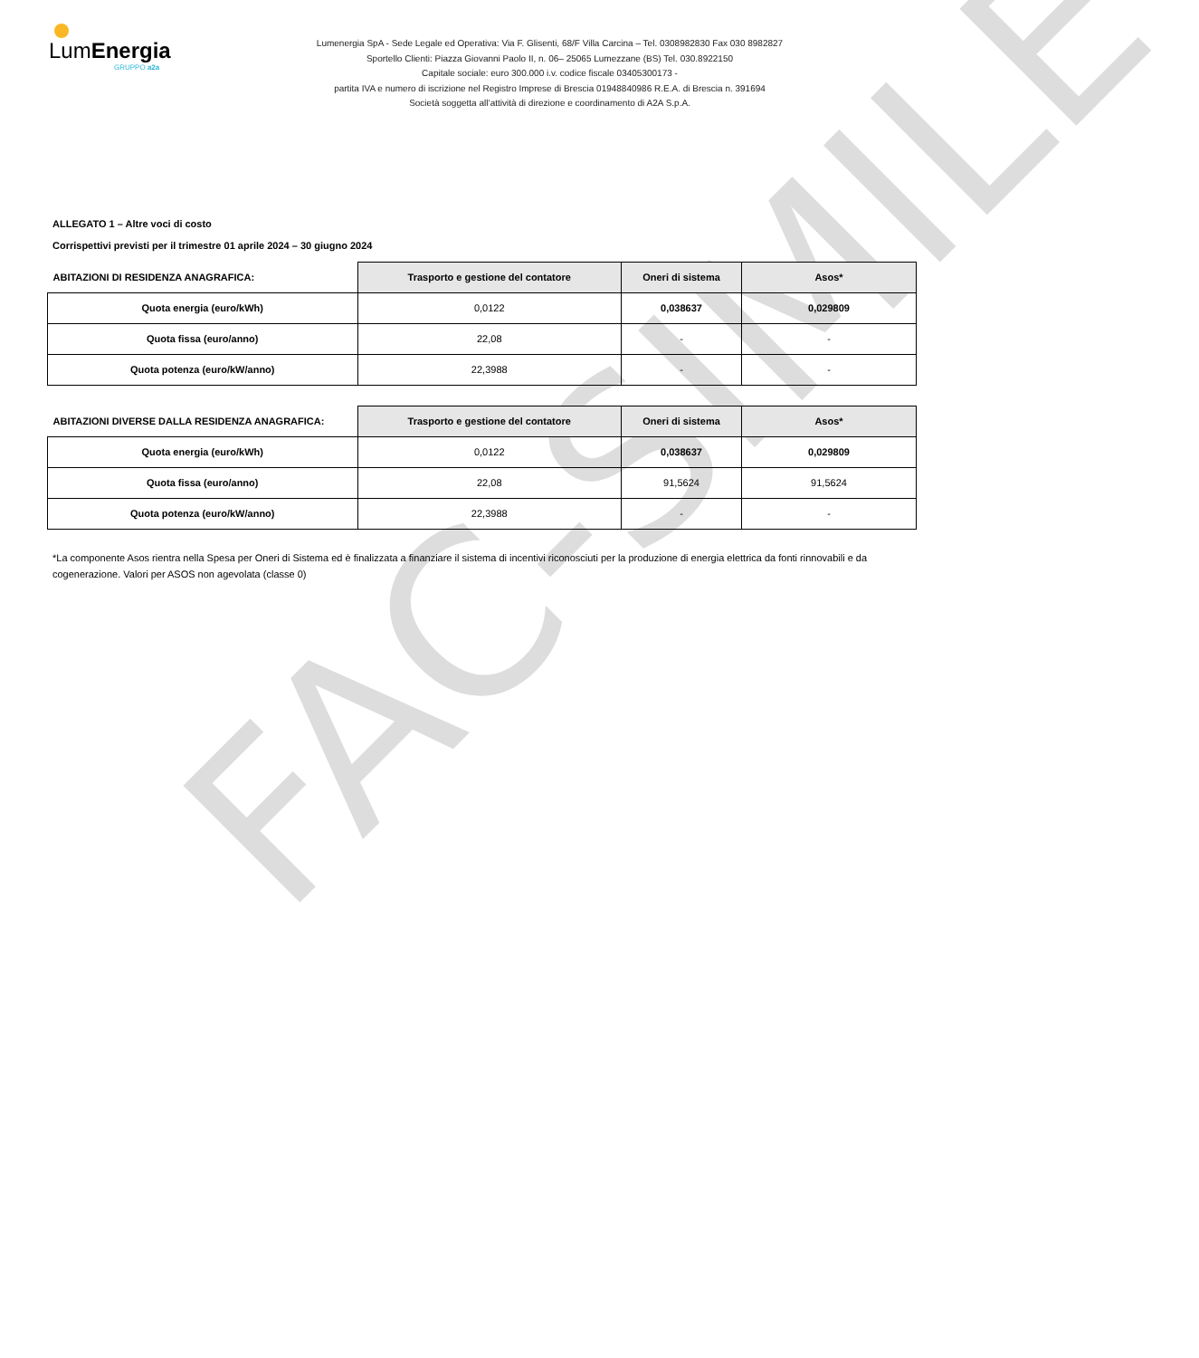FAC-SIMILE
LumEnergia
GRUPPO a2a
Lumenergia SpA - Sede Legale ed Operativa: Via F. Glisenti, 68/F Villa Carcina – Tel. 0308982830 Fax 030 8982827
Sportello Clienti: Piazza Giovanni Paolo II, n. 06– 25065 Lumezzane (BS) Tel. 030.8922150
Capitale sociale: euro 300.000 i.v. codice fiscale 03405300173 -
partita IVA e numero di iscrizione nel Registro Imprese di Brescia 01948840986 R.E.A. di Brescia n. 391694
Società soggetta all’attività di direzione e coordinamento di A2A S.p.A.
ALLEGATO 1 – Altre voci di costo
Corrispettivi previsti per il trimestre 01 aprile 2024 – 30 giugno 2024
| ABITAZIONI DI RESIDENZA ANAGRAFICA: | Trasporto e gestione del contatore | Oneri di sistema | Asos* |
| --- | --- | --- | --- |
| Quota energia (euro/kWh) | 0,0122 | 0,038637 | 0,029809 |
| Quota fissa (euro/anno) | 22,08 | - | - |
| Quota potenza (euro/kW/anno) | 22,3988 | - | - |
| ABITAZIONI DIVERSE DALLA RESIDENZA ANAGRAFICA: | Trasporto e gestione del contatore | Oneri di sistema | Asos* |
| --- | --- | --- | --- |
| Quota energia (euro/kWh) | 0,0122 | 0,038637 | 0,029809 |
| Quota fissa (euro/anno) | 22,08 | 91,5624 | 91,5624 |
| Quota potenza (euro/kW/anno) | 22,3988 | - | - |
*La componente Asos rientra nella Spesa per Oneri di Sistema ed è finalizzata a finanziare il sistema di incentivi riconosciuti per la produzione di energia elettrica da fonti rinnovabili e da cogenerazione. Valori per ASOS non agevolata (classe 0)